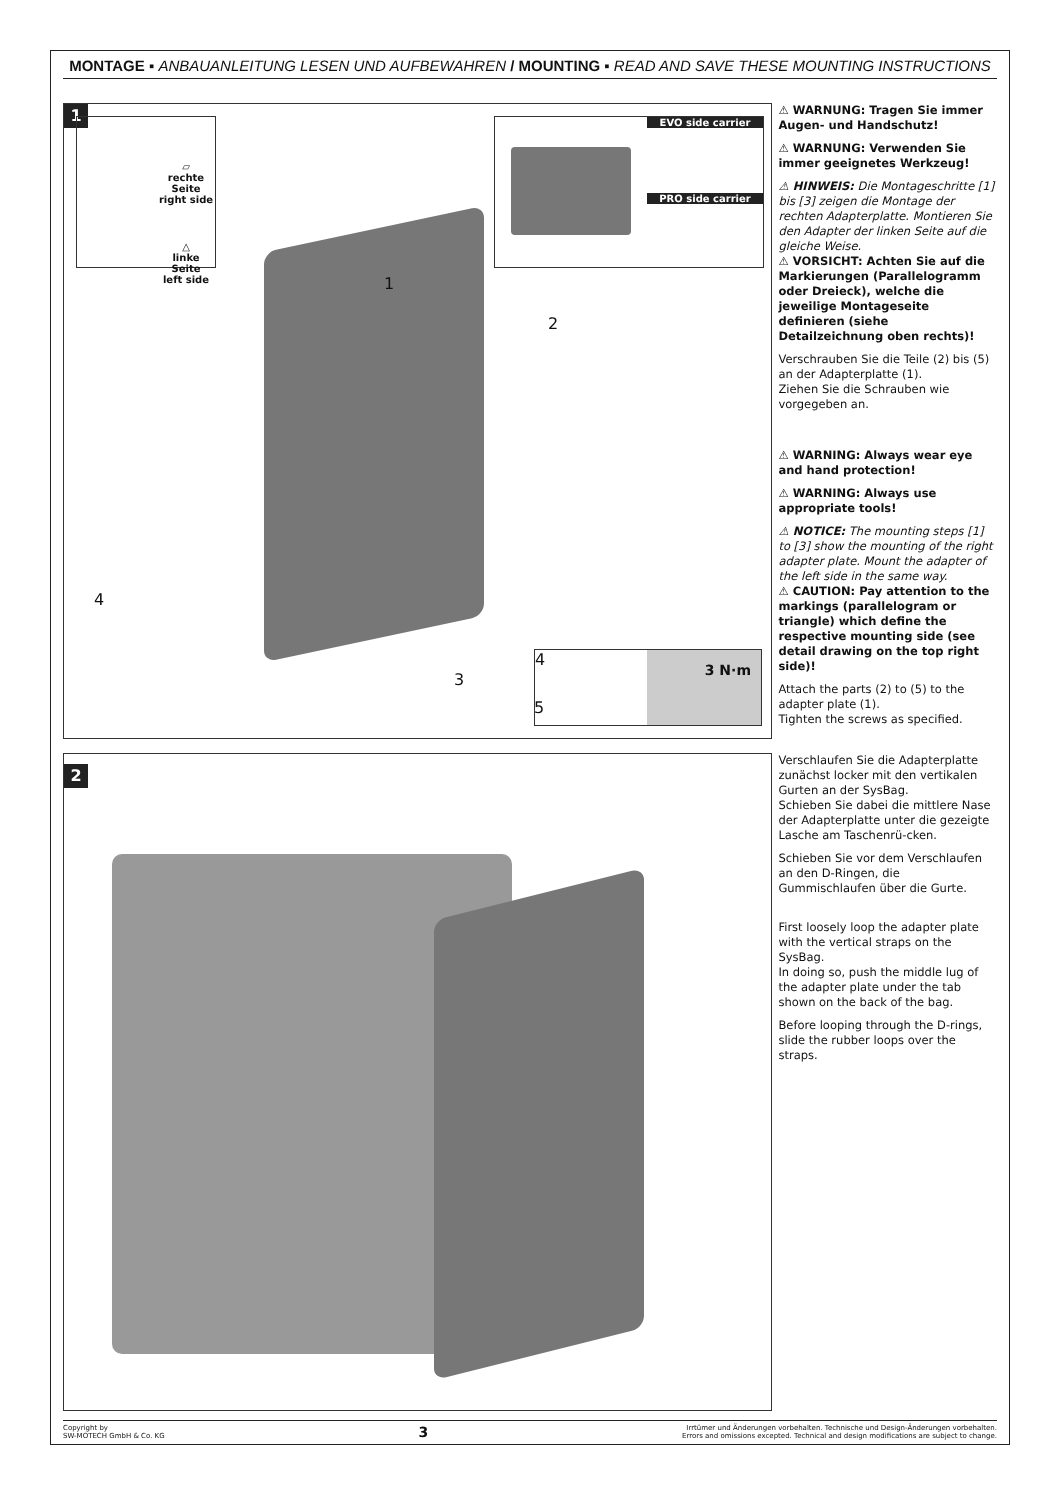MONTAGE ▪ ANBAUANLEITUNG LESEN UND AUFBEWAHREN / MOUNTING ▪ READ AND SAVE THESE MOUNTING INSTRUCTIONS
1
▱
rechte Seite
right side
△
linke Seite
left side
EVO side carrier
PRO side carrier
4
3 N·m
3
5
4
1
2
⚠ WARNUNG: Tragen Sie immer Augen- und Handschutz!
⚠ WARNUNG: Verwenden Sie immer geeignetes Werkzeug!
⚠ HINWEIS: Die Montageschritte [1] bis [3] zeigen die Montage der rechten Adapterplatte. Montieren Sie den Adapter der linken Seite auf die gleiche Weise.
⚠ VORSICHT: Achten Sie auf die Markierungen (Parallelogramm oder Dreieck), welche die jeweilige Montageseite definieren (siehe Detailzeichnung oben rechts)!
Verschrauben Sie die Teile (2) bis (5) an der Adapterplatte (1).
Ziehen Sie die Schrauben wie vorgegeben an.
⚠ WARNING: Always wear eye and hand protection!
⚠ WARNING: Always use appropriate tools!
⚠ NOTICE: The mounting steps [1] to [3] show the mounting of the right adapter plate. Mount the adapter of the left side in the same way.
⚠ CAUTION: Pay attention to the markings (parallelogram or triangle) which define the respective mounting side (see detail drawing on the top right side)!
Attach the parts (2) to (5) to the adapter plate (1).
Tighten the screws as specified.
2
Verschlaufen Sie die Adapterplatte zunächst locker mit den vertikalen Gurten an der SysBag.
Schieben Sie dabei die mittlere Nase der Adapterplatte unter die gezeigte Lasche am Taschenrü-cken.
Schieben Sie vor dem Verschlaufen an den D-Ringen, die Gummischlaufen über die Gurte.
First loosely loop the adapter plate with the vertical straps on the SysBag.
In doing so, push the middle lug of the adapter plate under the tab shown on the back of the bag.
Before looping through the D-rings, slide the rubber loops over the straps.
Copyright by
SW-MOTECH GmbH & Co. KG
3
Irrtümer und Änderungen vorbehalten. Technische und Design-Änderungen vorbehalten.
Errors and omissions excepted. Technical and design modifications are subject to change.